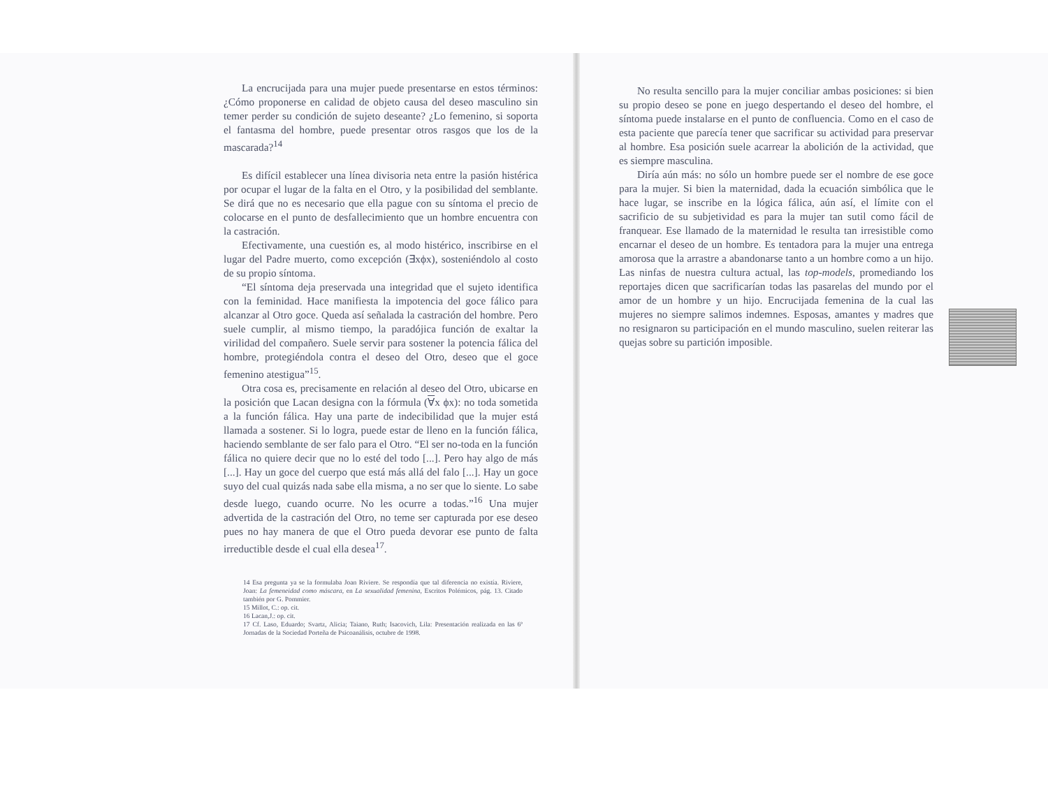La encrucijada para una mujer puede presentarse en estos términos: ¿Cómo proponerse en calidad de objeto causa del deseo masculino sin temer perder su condición de sujeto deseante? ¿Lo femenino, si soporta el fantasma del hombre, puede presentar otros rasgos que los de la mascarada?<sup>14</sup>
Es difícil establecer una línea divisoria neta entre la pasión histérica por ocupar el lugar de la falta en el Otro, y la posibilidad del semblante. Se dirá que no es necesario que ella pague con su síntoma el precio de colocarse en el punto de desfallecimiento que un hombre encuentra con la castración.
Efectivamente, una cuestión es, al modo histérico, inscribirse en el lugar del Padre muerto, como excepción (∃xϕx), sosteniéndolo al costo de su propio síntoma.
“El síntoma deja preservada una integridad que el sujeto identifica con la feminidad. Hace manifiesta la impotencia del goce fálico para alcanzar al Otro goce. Queda así señalada la castración del hombre. Pero suele cumplir, al mismo tiempo, la paradójica función de exaltar la virilidad del compañero. Suele servir para sostener la potencia fálica del hombre, protegiéndola contra el deseo del Otro, deseo que el goce femenino atestigua”<sup>15</sup>.
Otra cosa es, precisamente en relación al deseo del Otro, ubicarse en la posición que Lacan designa con la fórmula (∀x ϕx): no toda sometida a la función fálica. Hay una parte de indecibilidad que la mujer está llamada a sostener. Si lo logra, puede estar de lleno en la función fálica, haciendo semblante de ser falo para el Otro. “El ser no-toda en la función fálica no quiere decir que no lo esté del todo [...]. Pero hay algo de más [...]. Hay un goce del cuerpo que está más allá del falo [...]. Hay un goce suyo del cual quizás nada sabe ella misma, a no ser que lo siente. Lo sabe desde luego, cuando ocurre. No les ocurre a todas.”<sup>16</sup> Una mujer advertida de la castración del Otro, no teme ser capturada por ese deseo pues no hay manera de que el Otro pueda devorar ese punto de falta irreductible desde el cual ella desea<sup>17</sup>.
14 Esa pregunta ya se la formulaba Joan Riviere. Se respondía que tal diferencia no existía. Riviere, Joan: La femeneidad como máscara, en La sexualidad femenina, Escritos Polémicos, pág. 13. Citado también por G. Pommier.
15 Millot, C.: op. cit.
16 Lacan,J.: op. cit.
17 Cf. Laso, Eduardo; Svartz, Alicia; Taiano, Ruth; Isacovich, Lila: Presentación realizada en las 6ª Jornadas de la Sociedad Porteña de Psicoanálisis, octubre de 1998.
No resulta sencillo para la mujer conciliar ambas posiciones: si bien su propio deseo se pone en juego despertando el deseo del hombre, el síntoma puede instalarse en el punto de confluencia. Como en el caso de esta paciente que parecía tener que sacrificar su actividad para preservar al hombre. Esa posición suele acarrear la abolición de la actividad, que es siempre masculina.
Diría aún más: no sólo un hombre puede ser el nombre de ese goce para la mujer. Si bien la maternidad, dada la ecuación simbólica que le hace lugar, se inscribe en la lógica fálica, aún así, el límite con el sacrificio de su subjetividad es para la mujer tan sutil como fácil de franquear. Ese llamado de la maternidad le resulta tan irresistible como encarnar el deseo de un hombre. Es tentadora para la mujer una entrega amorosa que la arrastre a abandonarse tanto a un hombre como a un hijo. Las ninfas de nuestra cultura actual, las top-models, promediando los reportajes dicen que sacrificarían todas las pasarelas del mundo por el amor de un hombre y un hijo. Encrucijada femenina de la cual las mujeres no siempre salimos indemnes. Esposas, amantes y madres que no resignaron su participación en el mundo masculino, suelen reiterar las quejas sobre su partición imposible.